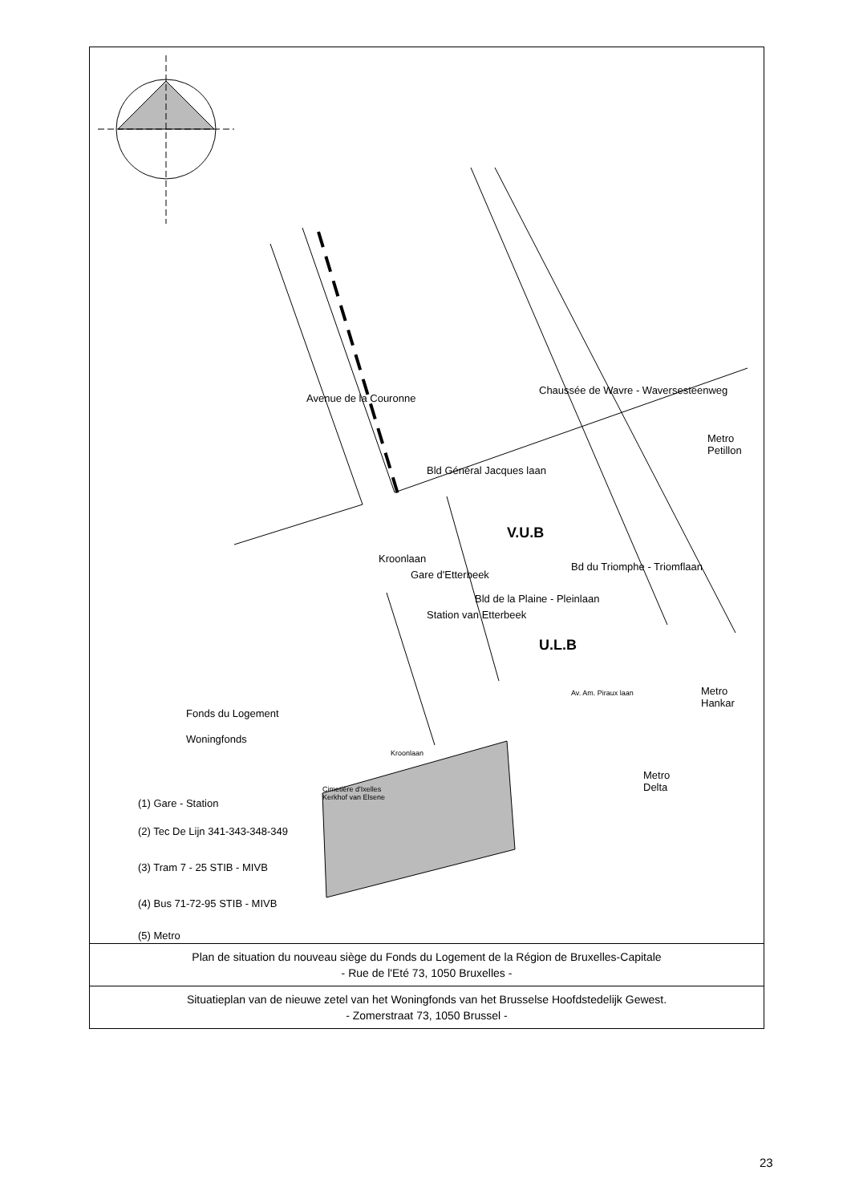Fonds du Logement
Woningfonds
V.U.B
U.L.B
Metro
Petillon
Metro
Hankar
Metro
Delta
Avenue de la Couronne
Bld Général Jacques laan
Chaussée de Wavre - Waversesteenweg
Gare d'Etterbeek
Station van Etterbeek
Bld de la Plaine - Pleinlaan
Bd du Triomphe - Triomflaan
Kroonlaan
Kroonlaan
Cimetière d'Ixelles
Kerkhof van Elsene
Av. Am. Piraux laan
(1) Gare - Station
(2) Tec De Lijn 341-343-348-349
(3) Tram 7 - 25 STIB - MIVB
(4) Bus 71-72-95 STIB - MIVB
(5) Metro
Plan de situation du nouveau siège du Fonds du Logement de la Région de Bruxelles-Capitale
- Rue de l'Eté 73, 1050 Bruxelles -
Situatieplan van de nieuwe zetel van het Woningfonds van het Brusselse Hoofdstedelijk Gewest.
- Zomerstraat 73, 1050 Brussel -
23